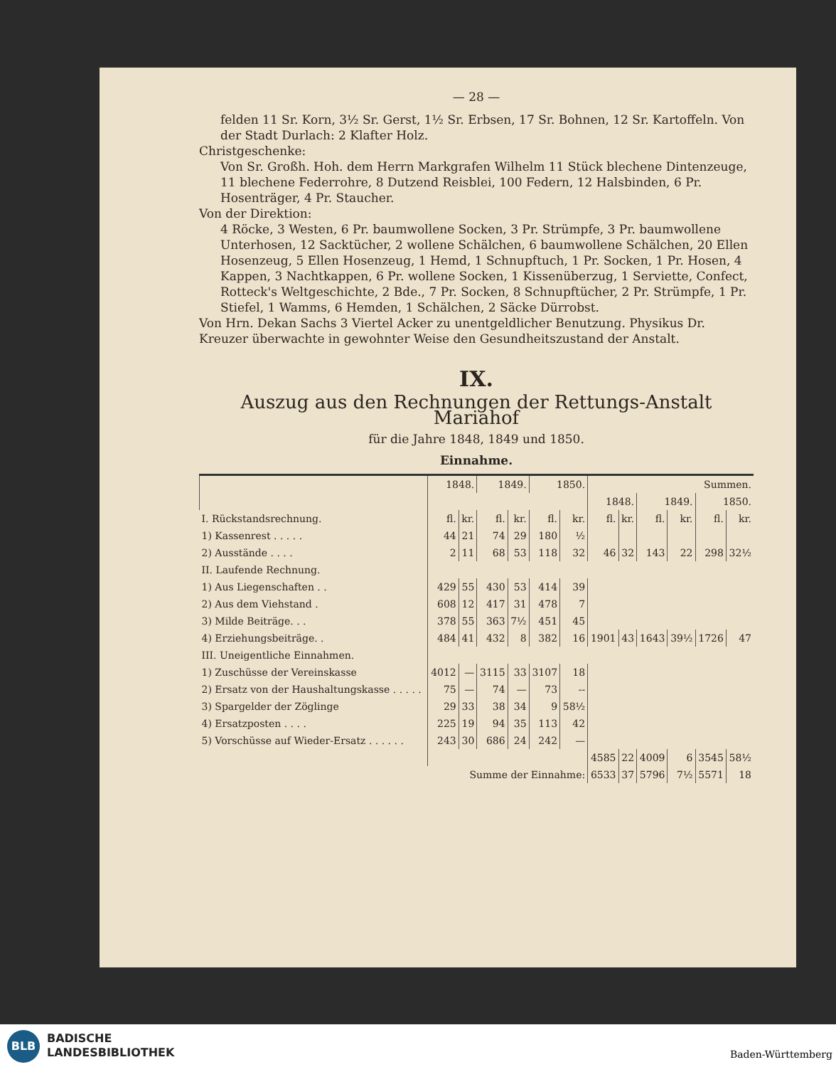— 28 —
felden 11 Sr. Korn, 3½ Sr. Gerst, 1½ Sr. Erbsen, 17 Sr. Bohnen, 12 Sr. Kartoffeln. Von der Stadt Durlach: 2 Klafter Holz.
Christgeschenke:
Von Sr. Großh. Hoh. dem Herrn Markgrafen Wilhelm 11 Stück blechene Dintenzeuge, 11 blechene Federrohre, 8 Dutzend Reisblei, 100 Federn, 12 Halsbinden, 6 Pr. Hosenträger, 4 Pr. Staucher.
Von der Direktion:
4 Röcke, 3 Westen, 6 Pr. baumwollene Socken, 3 Pr. Strümpfe, 3 Pr. baumwollene Unterhosen, 12 Sacktücher, 2 wollene Schälchen, 6 baumwollene Schälchen, 20 Ellen Hosenzeug, 5 Ellen Hosenzeug, 1 Hemd, 1 Schnupftuch, 1 Pr. Socken, 1 Pr. Hosen, 4 Kappen, 3 Nachtkappen, 6 Pr. wollene Socken, 1 Kissenüberzug, 1 Serviette, Confect, Rotteck's Weltgeschichte, 2 Bde., 7 Pr. Socken, 8 Schnupftücher, 2 Pr. Strümpfe, 1 Pr. Stiefel, 1 Wamms, 6 Hemden, 1 Schälchen, 2 Säcke Dürrobst.
Von Hrn. Dekan Sachs 3 Viertel Acker zu unentgeldlicher Benutzung. Physikus Dr. Kreuzer überwachte in gewohnter Weise den Gesundheitszustand der Anstalt.
IX.
Auszug aus den Rechnungen der Rettungs-Anstalt Mariahof
für die Jahre 1848, 1849 und 1850.
Einnahme.
| | 1848. | | 1849. | | 1850. | | Summen. | | | | | |
| --- | --- | --- | --- | --- | --- | --- | --- | --- | --- | --- | --- | --- |
| | | | | | | | 1848. | | 1849. | | 1850. | |
| I. Rückstandsrechnung. | fl. | kr. | fl. | kr. | fl. | kr. | fl. | kr. | fl. | kr. | fl. | kr. |
| 1) Kassenrest . . . . . | 44 | 21 | 74 | 29 | 180 | ½ | | | | | | |
| 2) Ausstände . . . . | 2 | 11 | 68 | 53 | 118 | 32 | 46 | 32 | 143 | 22 | 298 | 32½ |
| II. Laufende Rechnung. | | | | | | | | | | | | |
| 1) Aus Liegenschaften . . | 429 | 55 | 430 | 53 | 414 | 39 | | | | | | |
| 2) Aus dem Viehstand . | 608 | 12 | 417 | 31 | 478 | 7 | | | | | | |
| 3) Milde Beiträge. . . | 378 | 55 | 363 | 7½ | 451 | 45 | | | | | | |
| 4) Erziehungsbeiträge. . | 484 | 41 | 432 | 8 | 382 | 16 | 1901 | 43 | 1643 | 39½ | 1726 | 47 |
| III. Uneigentliche Einnahmen. | | | | | | | | | | | | |
| 1) Zuschüsse der Vereinskasse | 4012 | — | 3115 | 33 | 3107 | 18 | | | | | | |
| 2) Ersatz von der Haushaltungskasse . . . . . | 75 | — | 74 | — | 73 | -- | | | | | | |
| 3) Spargelder der Zöglinge | 29 | 33 | 38 | 34 | 9 | 58½ | | | | | | |
| 4) Ersatzposten . . . . | 225 | 19 | 94 | 35 | 113 | 42 | | | | | | |
| 5) Vorschüsse auf Wieder-Ersatz . . . . . . | 243 | 30 | 686 | 24 | 242 | — | | | | | | |
| | | | | | | | 4585 | 22 | 4009 | 6 | 3545 | 58½ |
| Summe der Einnahme: | | | | | | | 6533 | 37 | 5796 | 7½ | 5571 | 18 |
BLB
BADISCHE
LANDESBIBLIOTHEK
Baden-Württemberg